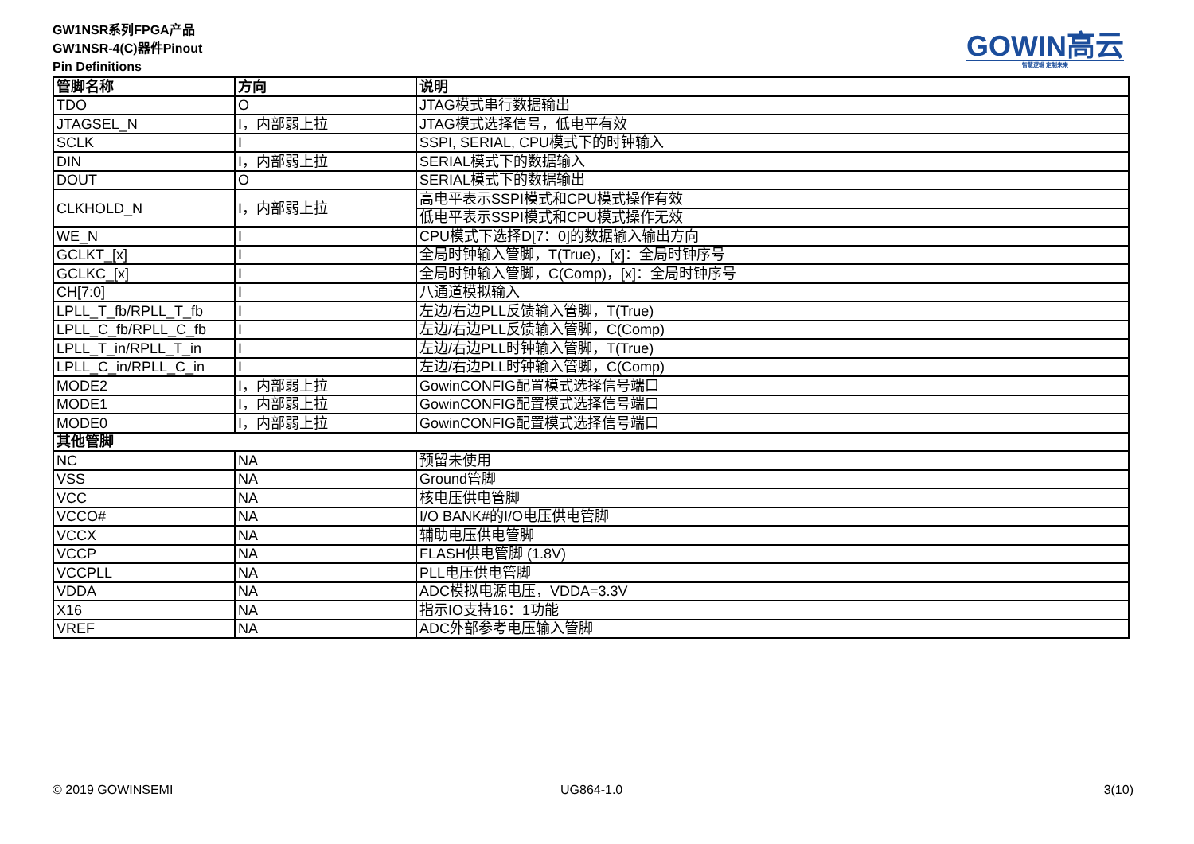GW1NSR系列FPGA产品
GW1NSR-4(C)器件Pinout
Pin Definitions
GOWIN高云
智慧逻辑 定制未来
| 管脚名称 | 方向 | 说明 |
| --- | --- | --- |
| TDO | O | JTAG模式串行数据输出 |
| JTAGSEL_N | I，内部弱上拉 | JTAG模式选择信号，低电平有效 |
| SCLK | I | SSPI, SERIAL, CPU模式下的时钟输入 |
| DIN | I，内部弱上拉 | SERIAL模式下的数据输入 |
| DOUT | O | SERIAL模式下的数据输出 |
| CLKHOLD_N | I，内部弱上拉 | 高电平表示SSPI模式和CPU模式操作有效 |
| | | 低电平表示SSPI模式和CPU模式操作无效 |
| WE_N | I | CPU模式下选择D[7：0]的数据输入输出方向 |
| GCLKT_[x] | I | 全局时钟输入管脚，T(True)，[x]：全局时钟序号 |
| GCLKC_[x] | I | 全局时钟输入管脚，C(Comp)，[x]：全局时钟序号 |
| CH[7:0] | I | 八通道模拟输入 |
| LPLL_T_fb/RPLL_T_fb | I | 左边/右边PLL反馈输入管脚，T(True) |
| LPLL_C_fb/RPLL_C_fb | I | 左边/右边PLL反馈输入管脚，C(Comp) |
| LPLL_T_in/RPLL_T_in | I | 左边/右边PLL时钟输入管脚，T(True) |
| LPLL_C_in/RPLL_C_in | I | 左边/右边PLL时钟输入管脚，C(Comp) |
| MODE2 | I，内部弱上拉 | GowinCONFIG配置模式选择信号端口 |
| MODE1 | I，内部弱上拉 | GowinCONFIG配置模式选择信号端口 |
| MODE0 | I，内部弱上拉 | GowinCONFIG配置模式选择信号端口 |
| 其他管脚 | | |
| NC | NA | 预留未使用 |
| VSS | NA | Ground管脚 |
| VCC | NA | 核电压供电管脚 |
| VCCO# | NA | I/O BANK#的I/O电压供电管脚 |
| VCCX | NA | 辅助电压供电管脚 |
| VCCP | NA | FLASH供电管脚 (1.8V) |
| VCCPLL | NA | PLL电压供电管脚 |
| VDDA | NA | ADC模拟电源电压，VDDA=3.3V |
| X16 | NA | 指示IO支持16：1功能 |
| VREF | NA | ADC外部参考电压输入管脚 |
© 2019 GOWINSEMI UG864-1.0 3(10)